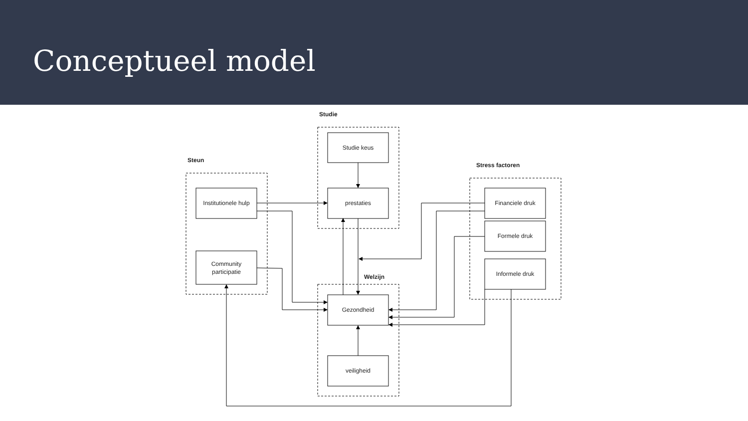Conceptueel model
Studie
Steun
Stress factoren
Welzijn
Studie keus
prestaties
Institutionele hulp
Community
participatie
Financiele druk
Formele druk
Informele druk
Gezondheid
veiligheid